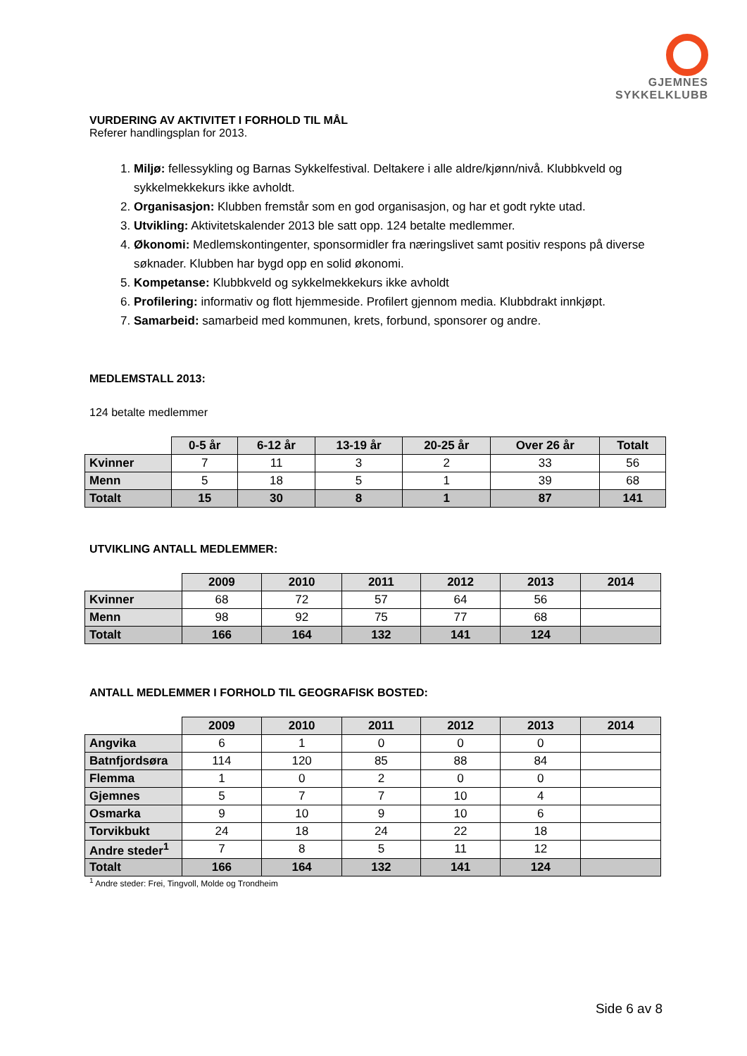GJEMNES
SYKKELKLUBB
VURDERING AV AKTIVITET I FORHOLD TIL MÅL
Referer handlingsplan for 2013.
1. Miljø: fellessykling og Barnas Sykkelfestival. Deltakere i alle aldre/kjønn/nivå. Klubbkveld og sykkelmekkekurs ikke avholdt.
2. Organisasjon: Klubben fremstår som en god organisasjon, og har et godt rykte utad.
3. Utvikling: Aktivitetskalender 2013 ble satt opp. 124 betalte medlemmer.
4. Økonomi: Medlemskontingenter, sponsormidler fra næringslivet samt positiv respons på diverse søknader. Klubben har bygd opp en solid økonomi.
5. Kompetanse: Klubbkveld og sykkelmekkekurs ikke avholdt
6. Profilering: informativ og flott hjemmeside. Profilert gjennom media. Klubbdrakt innkjøpt.
7. Samarbeid: samarbeid med kommunen, krets, forbund, sponsorer og andre.
MEDLEMSTALL 2013:
124 betalte medlemmer
| | 0-5 år | 6-12 år | 13-19 år | 20-25 år | Over 26 år | Totalt |
| --- | --- | --- | --- | --- | --- | --- |
| Kvinner | 7 | 11 | 3 | 2 | 33 | 56 |
| Menn | 5 | 18 | 5 | 1 | 39 | 68 |
| Totalt | 15 | 30 | 8 | 1 | 87 | 141 |
UTVIKLING ANTALL MEDLEMMER:
| | 2009 | 2010 | 2011 | 2012 | 2013 | 2014 |
| --- | --- | --- | --- | --- | --- | --- |
| Kvinner | 68 | 72 | 57 | 64 | 56 | |
| Menn | 98 | 92 | 75 | 77 | 68 | |
| Totalt | 166 | 164 | 132 | 141 | 124 | |
ANTALL MEDLEMMER I FORHOLD TIL GEOGRAFISK BOSTED:
| | 2009 | 2010 | 2011 | 2012 | 2013 | 2014 |
| --- | --- | --- | --- | --- | --- | --- |
| Angvika | 6 | 1 | 0 | 0 | 0 | |
| Batnfjordsøra | 114 | 120 | 85 | 88 | 84 | |
| Flemma | 1 | 0 | 2 | 0 | 0 | |
| Gjemnes | 5 | 7 | 7 | 10 | 4 | |
| Osmarka | 9 | 10 | 9 | 10 | 6 | |
| Torvikbukt | 24 | 18 | 24 | 22 | 18 | |
| Andre steder<sup>1</sup> | 7 | 8 | 5 | 11 | 12 | |
| Totalt | 166 | 164 | 132 | 141 | 124 | |
<sup>1</sup> Andre steder: Frei, Tingvoll, Molde og Trondheim
Side 6 av 8